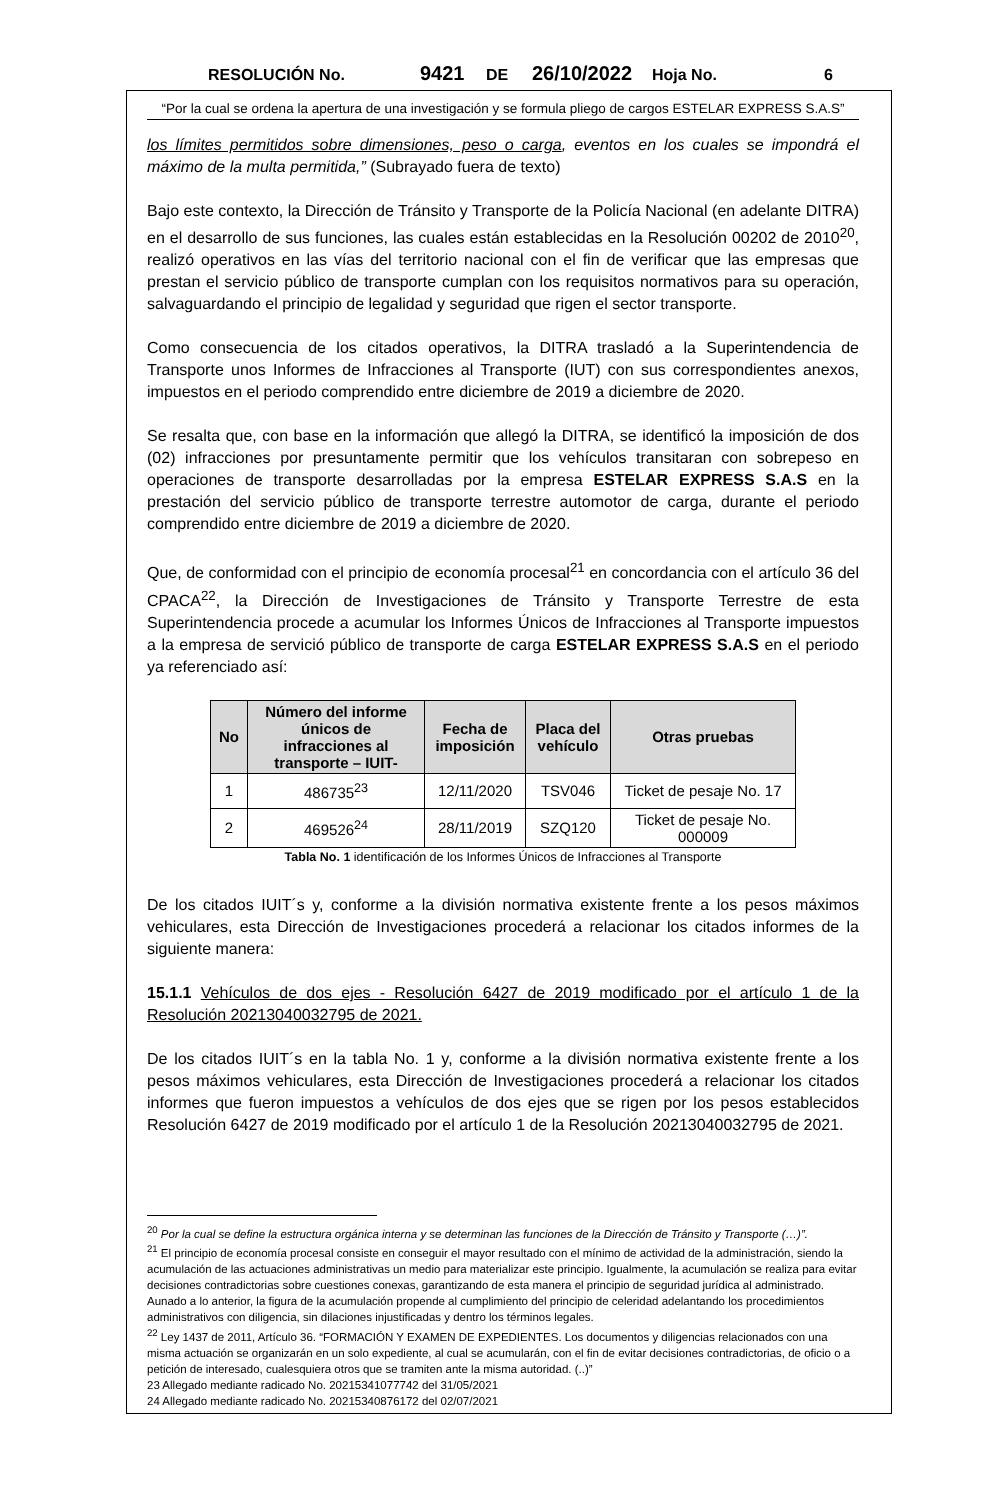RESOLUCIÓN No. 9421 DE 26/10/2022 Hoja No. 6
“Por la cual se ordena la apertura de una investigación y se formula pliego de cargos ESTELAR EXPRESS S.A.S”
los límites permitidos sobre dimensiones, peso o carga, eventos en los cuales se impondrá el máximo de la multa permitida,” (Subrayado fuera de texto)
Bajo este contexto, la Dirección de Tránsito y Transporte de la Policía Nacional (en adelante DITRA) en el desarrollo de sus funciones, las cuales están establecidas en la Resolución 00202 de 2010<sup>20</sup>, realizó operativos en las vías del territorio nacional con el fin de verificar que las empresas que prestan el servicio público de transporte cumplan con los requisitos normativos para su operación, salvaguardando el principio de legalidad y seguridad que rigen el sector transporte.
Como consecuencia de los citados operativos, la DITRA trasladó a la Superintendencia de Transporte unos Informes de Infracciones al Transporte (IUT) con sus correspondientes anexos, impuestos en el periodo comprendido entre diciembre de 2019 a diciembre de 2020.
Se resalta que, con base en la información que allegó la DITRA, se identificó la imposición de dos (02) infracciones por presuntamente permitir que los vehículos transitaran con sobrepeso en operaciones de transporte desarrolladas por la empresa ESTELAR EXPRESS S.A.S en la prestación del servicio público de transporte terrestre automotor de carga, durante el periodo comprendido entre diciembre de 2019 a diciembre de 2020.
Que, de conformidad con el principio de economía procesal<sup>21</sup> en concordancia con el artículo 36 del CPACA<sup>22</sup>, la Dirección de Investigaciones de Tránsito y Transporte Terrestre de esta Superintendencia procede a acumular los Informes Únicos de Infracciones al Transporte impuestos a la empresa de servició público de transporte de carga ESTELAR EXPRESS S.A.S en el periodo ya referenciado así:
| No | Número del informe únicos de infracciones al transporte – IUIT- | Fecha de imposición | Placa del vehículo | Otras pruebas |
| --- | --- | --- | --- | --- |
| 1 | 486735<sup>23</sup> | 12/11/2020 | TSV046 | Ticket de pesaje No. 17 |
| 2 | 469526<sup>24</sup> | 28/11/2019 | SZQ120 | Ticket de pesaje No. 000009 |
Tabla No. 1 identificación de los Informes Únicos de Infracciones al Transporte
De los citados IUIT´s y, conforme a la división normativa existente frente a los pesos máximos vehiculares, esta Dirección de Investigaciones procederá a relacionar los citados informes de la siguiente manera:
15.1.1 Vehículos de dos ejes - Resolución 6427 de 2019 modificado por el artículo 1 de la Resolución 20213040032795 de 2021.
De los citados IUIT´s en la tabla No. 1 y, conforme a la división normativa existente frente a los pesos máximos vehiculares, esta Dirección de Investigaciones procederá a relacionar los citados informes que fueron impuestos a vehículos de dos ejes que se rigen por los pesos establecidos Resolución 6427 de 2019 modificado por el artículo 1 de la Resolución 20213040032795 de 2021.
<sup>20</sup> Por la cual se define la estructura orgánica interna y se determinan las funciones de la Dirección de Tránsito y Transporte (…)”.
<sup>21</sup> El principio de economía procesal consiste en conseguir el mayor resultado con el mínimo de actividad de la administración, siendo la acumulación de las actuaciones administrativas un medio para materializar este principio. Igualmente, la acumulación se realiza para evitar decisiones contradictorias sobre cuestiones conexas, garantizando de esta manera el principio de seguridad jurídica al administrado.
Aunado a lo anterior, la figura de la acumulación propende al cumplimiento del principio de celeridad adelantando los procedimientos administrativos con diligencia, sin dilaciones injustificadas y dentro los términos legales.
<sup>22</sup> Ley 1437 de 2011, Artículo 36. “FORMACIÓN Y EXAMEN DE EXPEDIENTES. Los documentos y diligencias relacionados con una misma actuación se organizarán en un solo expediente, al cual se acumularán, con el fin de evitar decisiones contradictorias, de oficio o a petición de interesado, cualesquiera otros que se tramiten ante la misma autoridad. (..)”
23 Allegado mediante radicado No. 20215341077742 del 31/05/2021
24 Allegado mediante radicado No. 20215340876172 del 02/07/2021